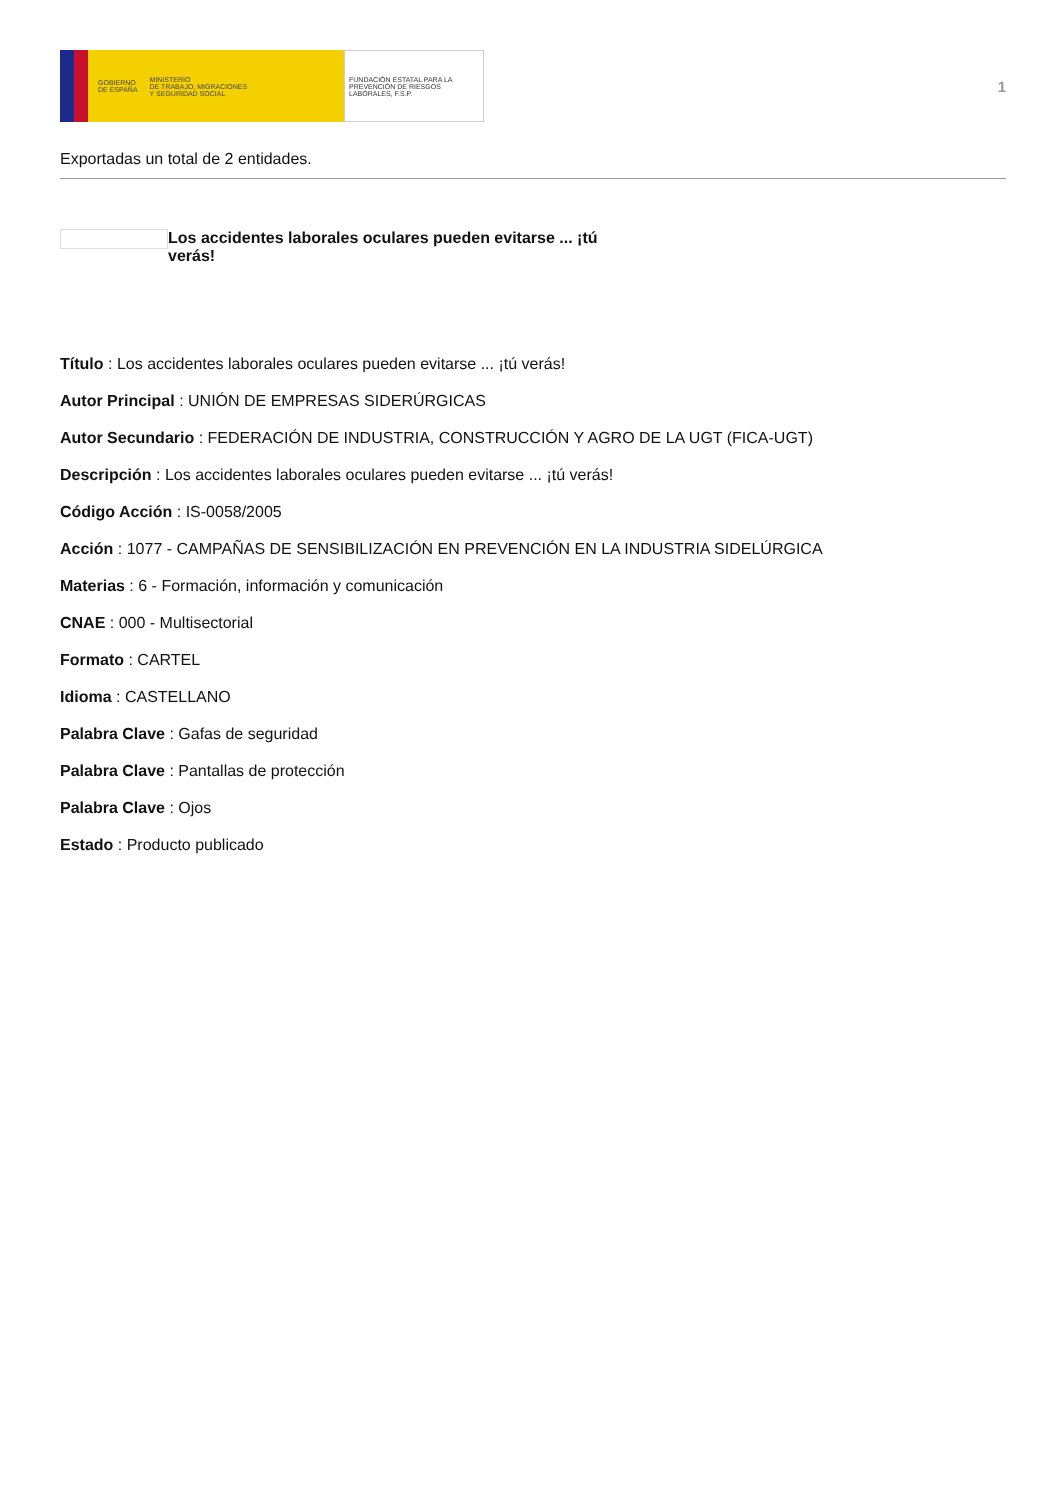GOBIERNO
DE ESPAÑA MINISTERIO
DE TRABAJO, MIGRACIONES
Y SEGURIDAD SOCIAL
FUNDACIÓN ESTATAL PARA LA PREVENCIÓN DE RIESGOS LABORALES, F.S.P.
1
Exportadas un total de 2 entidades.
Los accidentes laborales oculares pueden evitarse ... ¡tú verás!
Título : Los accidentes laborales oculares pueden evitarse ... ¡tú verás!
Autor Principal : UNIÓN DE EMPRESAS SIDERÚRGICAS
Autor Secundario : FEDERACIÓN DE INDUSTRIA, CONSTRUCCIÓN Y AGRO DE LA UGT (FICA-UGT)
Descripción : Los accidentes laborales oculares pueden evitarse ... ¡tú verás!
Código Acción : IS-0058/2005
Acción : 1077 - CAMPAÑAS DE SENSIBILIZACIÓN EN PREVENCIÓN EN LA INDUSTRIA SIDELÚRGICA
Materias : 6 - Formación, información y comunicación
CNAE : 000 - Multisectorial
Formato : CARTEL
Idioma : CASTELLANO
Palabra Clave : Gafas de seguridad
Palabra Clave : Pantallas de protección
Palabra Clave : Ojos
Estado : Producto publicado